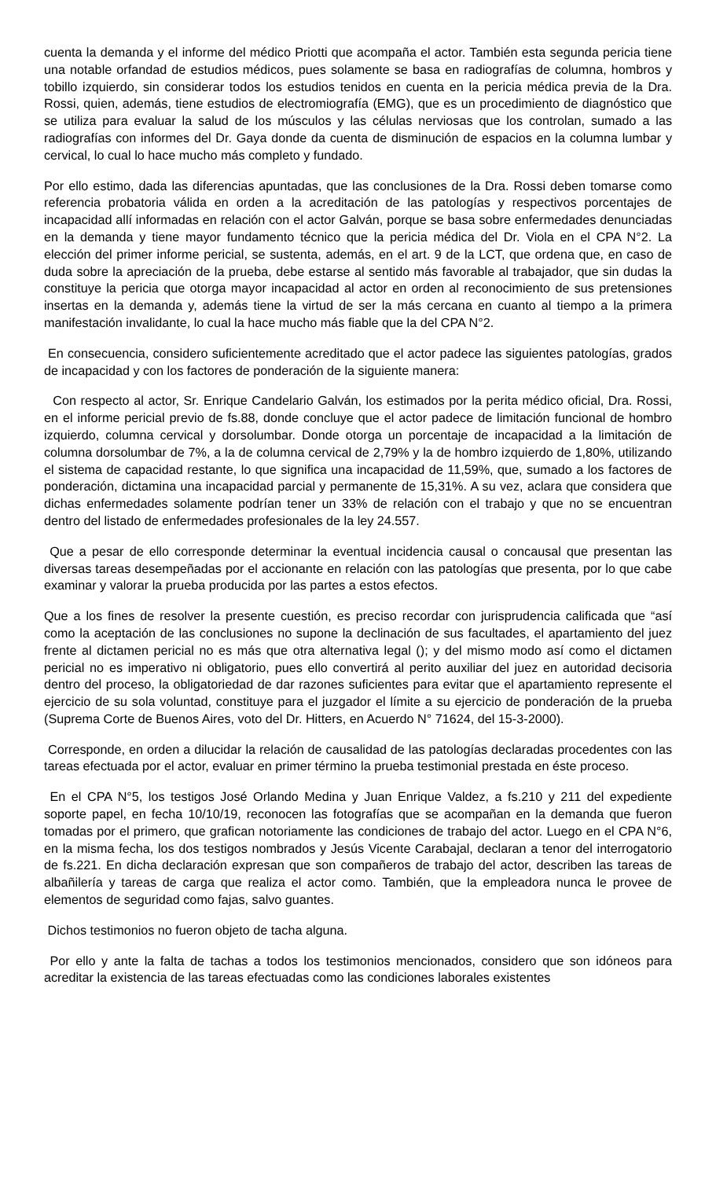cuenta la demanda y el informe del médico Priotti que acompaña el actor. También esta segunda pericia tiene una notable orfandad de estudios médicos, pues solamente se basa en radiografías de columna, hombros y tobillo izquierdo, sin considerar todos los estudios tenidos en cuenta en la pericia médica previa de la Dra. Rossi, quien, además, tiene estudios de electromiografía (EMG), que es un procedimiento de diagnóstico que se utiliza para evaluar la salud de los músculos y las células nerviosas que los controlan, sumado a las radiografías con informes del Dr. Gaya donde da cuenta de disminución de espacios en la columna lumbar y cervical, lo cual lo hace mucho más completo y fundado.
Por ello estimo, dada las diferencias apuntadas, que las conclusiones de la Dra. Rossi deben tomarse como referencia probatoria válida en orden a la acreditación de las patologías y respectivos porcentajes de incapacidad allí informadas en relación con el actor Galván, porque se basa sobre enfermedades denunciadas en la demanda y tiene mayor fundamento técnico que la pericia médica del Dr. Viola en el CPA N°2. La elección del primer informe pericial, se sustenta, además, en el art. 9 de la LCT, que ordena que, en caso de duda sobre la apreciación de la prueba, debe estarse al sentido más favorable al trabajador, que sin dudas la constituye la pericia que otorga mayor incapacidad al actor en orden al reconocimiento de sus pretensiones insertas en la demanda y, además tiene la virtud de ser la más cercana en cuanto al tiempo a la primera manifestación invalidante, lo cual la hace mucho más fiable que la del CPA N°2.
En consecuencia, considero suficientemente acreditado que el actor padece las siguientes patologías, grados de incapacidad y con los factores de ponderación de la siguiente manera:
Con respecto al actor, Sr. Enrique Candelario Galván, los estimados por la perita médico oficial, Dra. Rossi, en el informe pericial previo de fs.88, donde concluye que el actor padece de limitación funcional de hombro izquierdo, columna cervical y dorsolumbar. Donde otorga un porcentaje de incapacidad a la limitación de columna dorsolumbar de 7%, a la de columna cervical de 2,79% y la de hombro izquierdo de 1,80%, utilizando el sistema de capacidad restante, lo que significa una incapacidad de 11,59%, que, sumado a los factores de ponderación, dictamina una incapacidad parcial y permanente de 15,31%. A su vez, aclara que considera que dichas enfermedades solamente podrían tener un 33% de relación con el trabajo y que no se encuentran dentro del listado de enfermedades profesionales de la ley 24.557.
Que a pesar de ello corresponde determinar la eventual incidencia causal o concausal que presentan las diversas tareas desempeñadas por el accionante en relación con las patologías que presenta, por lo que cabe examinar y valorar la prueba producida por las partes a estos efectos.
Que a los fines de resolver la presente cuestión, es preciso recordar con jurisprudencia calificada que “así como la aceptación de las conclusiones no supone la declinación de sus facultades, el apartamiento del juez frente al dictamen pericial no es más que otra alternativa legal (); y del mismo modo así como el dictamen pericial no es imperativo ni obligatorio, pues ello convertirá al perito auxiliar del juez en autoridad decisoria dentro del proceso, la obligatoriedad de dar razones suficientes para evitar que el apartamiento represente el ejercicio de su sola voluntad, constituye para el juzgador el límite a su ejercicio de ponderación de la prueba (Suprema Corte de Buenos Aires, voto del Dr. Hitters, en Acuerdo N° 71624, del 15-3-2000).
Corresponde, en orden a dilucidar la relación de causalidad de las patologías declaradas procedentes con las tareas efectuada por el actor, evaluar en primer término la prueba testimonial prestada en éste proceso.
En el CPA N°5, los testigos José Orlando Medina y Juan Enrique Valdez, a fs.210 y 211 del expediente soporte papel, en fecha 10/10/19, reconocen las fotografías que se acompañan en la demanda que fueron tomadas por el primero, que grafican notoriamente las condiciones de trabajo del actor. Luego en el CPA N°6, en la misma fecha, los dos testigos nombrados y Jesús Vicente Carabajal, declaran a tenor del interrogatorio de fs.221. En dicha declaración expresan que son compañeros de trabajo del actor, describen las tareas de albañilería y tareas de carga que realiza el actor como. También, que la empleadora nunca le provee de elementos de seguridad como fajas, salvo guantes.
Dichos testimonios no fueron objeto de tacha alguna.
Por ello y ante la falta de tachas a todos los testimonios mencionados, considero que son idóneos para acreditar la existencia de las tareas efectuadas como las condiciones laborales existentes